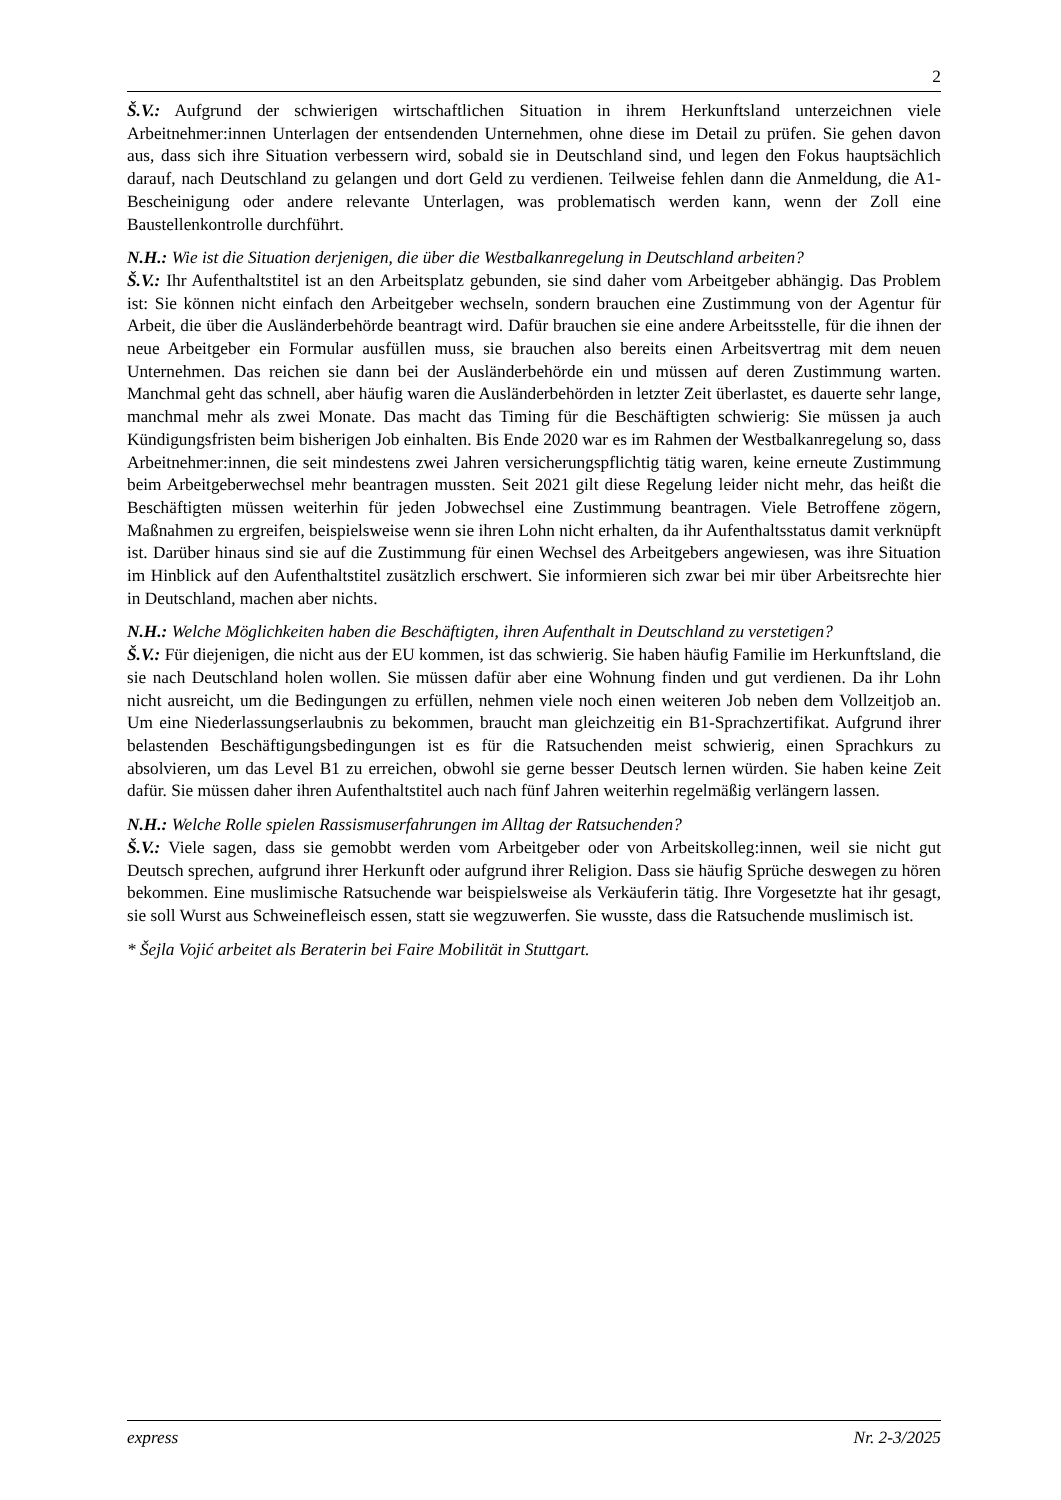2
Š.V.: Aufgrund der schwierigen wirtschaftlichen Situation in ihrem Herkunftsland unterzeichnen viele Arbeitnehmer:innen Unterlagen der entsendenden Unternehmen, ohne diese im Detail zu prüfen. Sie gehen davon aus, dass sich ihre Situation verbessern wird, sobald sie in Deutschland sind, und legen den Fokus hauptsächlich darauf, nach Deutschland zu gelangen und dort Geld zu verdienen. Teilweise fehlen dann die Anmeldung, die A1-Bescheinigung oder andere relevante Unterlagen, was problematisch werden kann, wenn der Zoll eine Baustellenkontrolle durchführt.
N.H.: Wie ist die Situation derjenigen, die über die Westbalkanregelung in Deutschland arbeiten?
Š.V.: Ihr Aufenthaltstitel ist an den Arbeitsplatz gebunden, sie sind daher vom Arbeitgeber abhängig. Das Problem ist: Sie können nicht einfach den Arbeitgeber wechseln, sondern brauchen eine Zustimmung von der Agentur für Arbeit, die über die Ausländerbehörde beantragt wird. Dafür brauchen sie eine andere Arbeitsstelle, für die ihnen der neue Arbeitgeber ein Formular ausfüllen muss, sie brauchen also bereits einen Arbeitsvertrag mit dem neuen Unternehmen. Das reichen sie dann bei der Ausländerbehörde ein und müssen auf deren Zustimmung warten. Manchmal geht das schnell, aber häufig waren die Ausländerbehörden in letzter Zeit überlastet, es dauerte sehr lange, manchmal mehr als zwei Monate. Das macht das Timing für die Beschäftigten schwierig: Sie müssen ja auch Kündigungsfristen beim bisherigen Job einhalten. Bis Ende 2020 war es im Rahmen der Westbalkanregelung so, dass Arbeitnehmer:innen, die seit mindestens zwei Jahren versicherungspflichtig tätig waren, keine erneute Zustimmung beim Arbeitgeberwechsel mehr beantragen mussten. Seit 2021 gilt diese Regelung leider nicht mehr, das heißt die Beschäftigten müssen weiterhin für jeden Jobwechsel eine Zustimmung beantragen. Viele Betroffene zögern, Maßnahmen zu ergreifen, beispielsweise wenn sie ihren Lohn nicht erhalten, da ihr Aufenthaltsstatus damit verknüpft ist. Darüber hinaus sind sie auf die Zustimmung für einen Wechsel des Arbeitgebers angewiesen, was ihre Situation im Hinblick auf den Aufenthaltstitel zusätzlich erschwert. Sie informieren sich zwar bei mir über Arbeitsrechte hier in Deutschland, machen aber nichts.
N.H.: Welche Möglichkeiten haben die Beschäftigten, ihren Aufenthalt in Deutschland zu verstetigen?
Š.V.: Für diejenigen, die nicht aus der EU kommen, ist das schwierig. Sie haben häufig Familie im Herkunftsland, die sie nach Deutschland holen wollen. Sie müssen dafür aber eine Wohnung finden und gut verdienen. Da ihr Lohn nicht ausreicht, um die Bedingungen zu erfüllen, nehmen viele noch einen weiteren Job neben dem Vollzeitjob an. Um eine Niederlassungserlaubnis zu bekommen, braucht man gleichzeitig ein B1-Sprachzertifikat. Aufgrund ihrer belastenden Beschäftigungsbedingungen ist es für die Ratsuchenden meist schwierig, einen Sprachkurs zu absolvieren, um das Level B1 zu erreichen, obwohl sie gerne besser Deutsch lernen würden. Sie haben keine Zeit dafür. Sie müssen daher ihren Aufenthaltstitel auch nach fünf Jahren weiterhin regelmäßig verlängern lassen.
N.H.: Welche Rolle spielen Rassismuserfahrungen im Alltag der Ratsuchenden?
Š.V.: Viele sagen, dass sie gemobbt werden vom Arbeitgeber oder von Arbeitskolleg:innen, weil sie nicht gut Deutsch sprechen, aufgrund ihrer Herkunft oder aufgrund ihrer Religion. Dass sie häufig Sprüche deswegen zu hören bekommen. Eine muslimische Ratsuchende war beispielsweise als Verkäuferin tätig. Ihre Vorgesetzte hat ihr gesagt, sie soll Wurst aus Schweinefleisch essen, statt sie wegzuwerfen. Sie wusste, dass die Ratsuchende muslimisch ist.
* Šejla Vojić arbeitet als Beraterin bei Faire Mobilität in Stuttgart.
express Nr. 2-3/2025